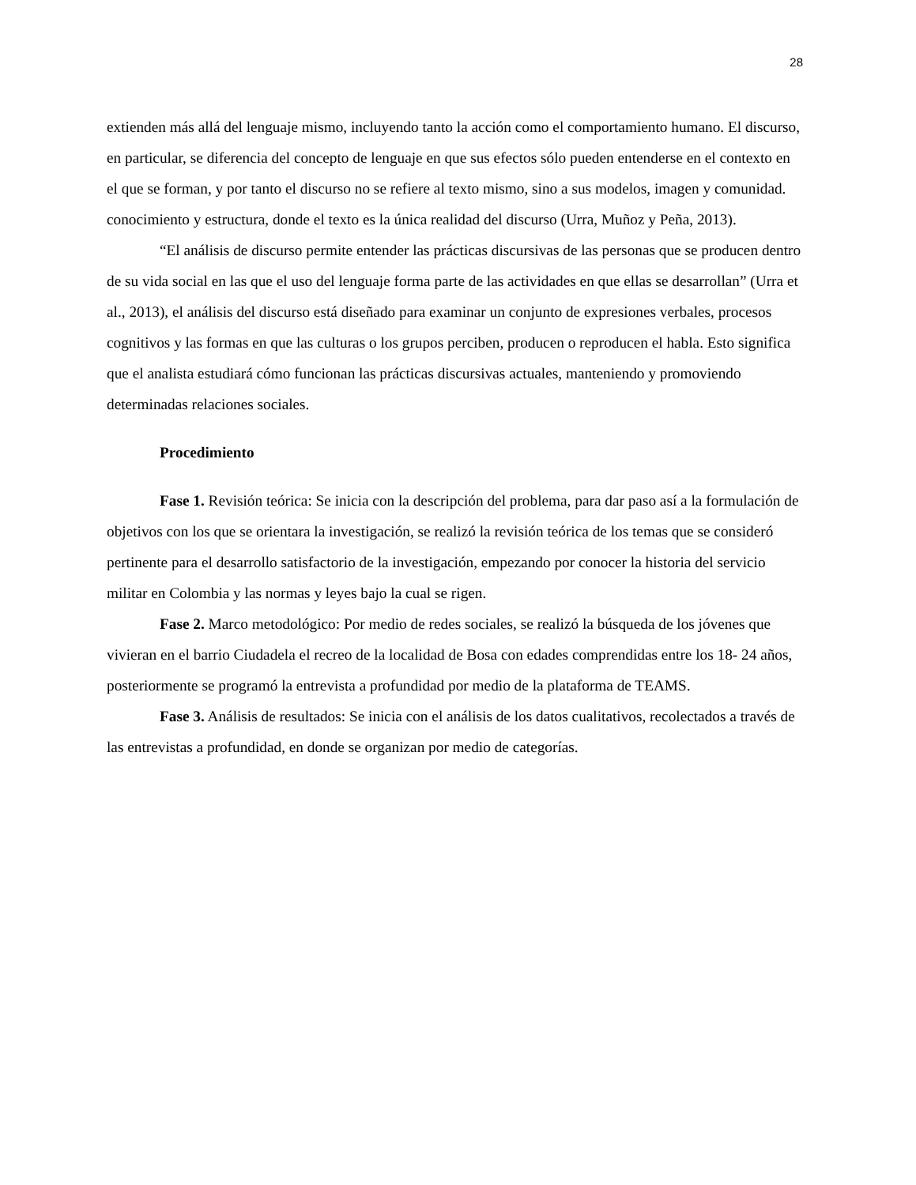28
extienden más allá del lenguaje mismo, incluyendo tanto la acción como el comportamiento humano. El discurso, en particular, se diferencia del concepto de lenguaje en que sus efectos sólo pueden entenderse en el contexto en el que se forman, y por tanto el discurso no se refiere al texto mismo, sino a sus modelos, imagen y comunidad. conocimiento y estructura, donde el texto es la única realidad del discurso (Urra, Muñoz y Peña, 2013).
“El análisis de discurso permite entender las prácticas discursivas de las personas que se producen dentro de su vida social en las que el uso del lenguaje forma parte de las actividades en que ellas se desarrollan” (Urra et al., 2013), el análisis del discurso está diseñado para examinar un conjunto de expresiones verbales, procesos cognitivos y las formas en que las culturas o los grupos perciben, producen o reproducen el habla. Esto significa que el analista estudiará cómo funcionan las prácticas discursivas actuales, manteniendo y promoviendo determinadas relaciones sociales.
Procedimiento
Fase 1. Revisión teórica: Se inicia con la descripción del problema, para dar paso así a la formulación de objetivos con los que se orientara la investigación, se realizó la revisión teórica de los temas que se consideró pertinente para el desarrollo satisfactorio de la investigación, empezando por conocer la historia del servicio militar en Colombia y las normas y leyes bajo la cual se rigen.
Fase 2. Marco metodológico: Por medio de redes sociales, se realizó la búsqueda de los jóvenes que vivieran en el barrio Ciudadela el recreo de la localidad de Bosa con edades comprendidas entre los 18- 24 años, posteriormente se programó la entrevista a profundidad por medio de la plataforma de TEAMS.
Fase 3. Análisis de resultados: Se inicia con el análisis de los datos cualitativos, recolectados a través de las entrevistas a profundidad, en donde se organizan por medio de categorías.